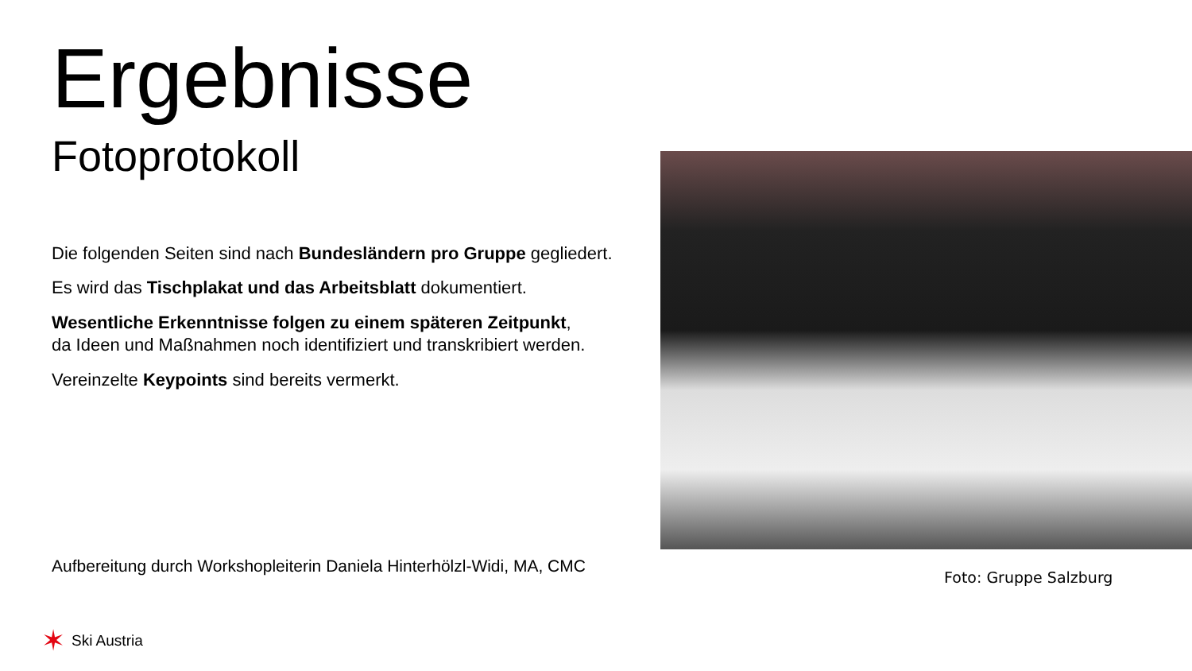Ergebnisse
Fotoprotokoll
Die folgenden Seiten sind nach Bundesländern pro Gruppe gegliedert.
Es wird das Tischplakat und das Arbeitsblatt dokumentiert.
Wesentliche Erkenntnisse folgen zu einem späteren Zeitpunkt,
da Ideen und Maßnahmen noch identifiziert und transkribiert werden.
Vereinzelte Keypoints sind bereits vermerkt.
Aufbereitung durch Workshopleiterin Daniela Hinterhölzl-Widi, MA, CMC
Foto: Gruppe Salzburg
✶ Ski Austria